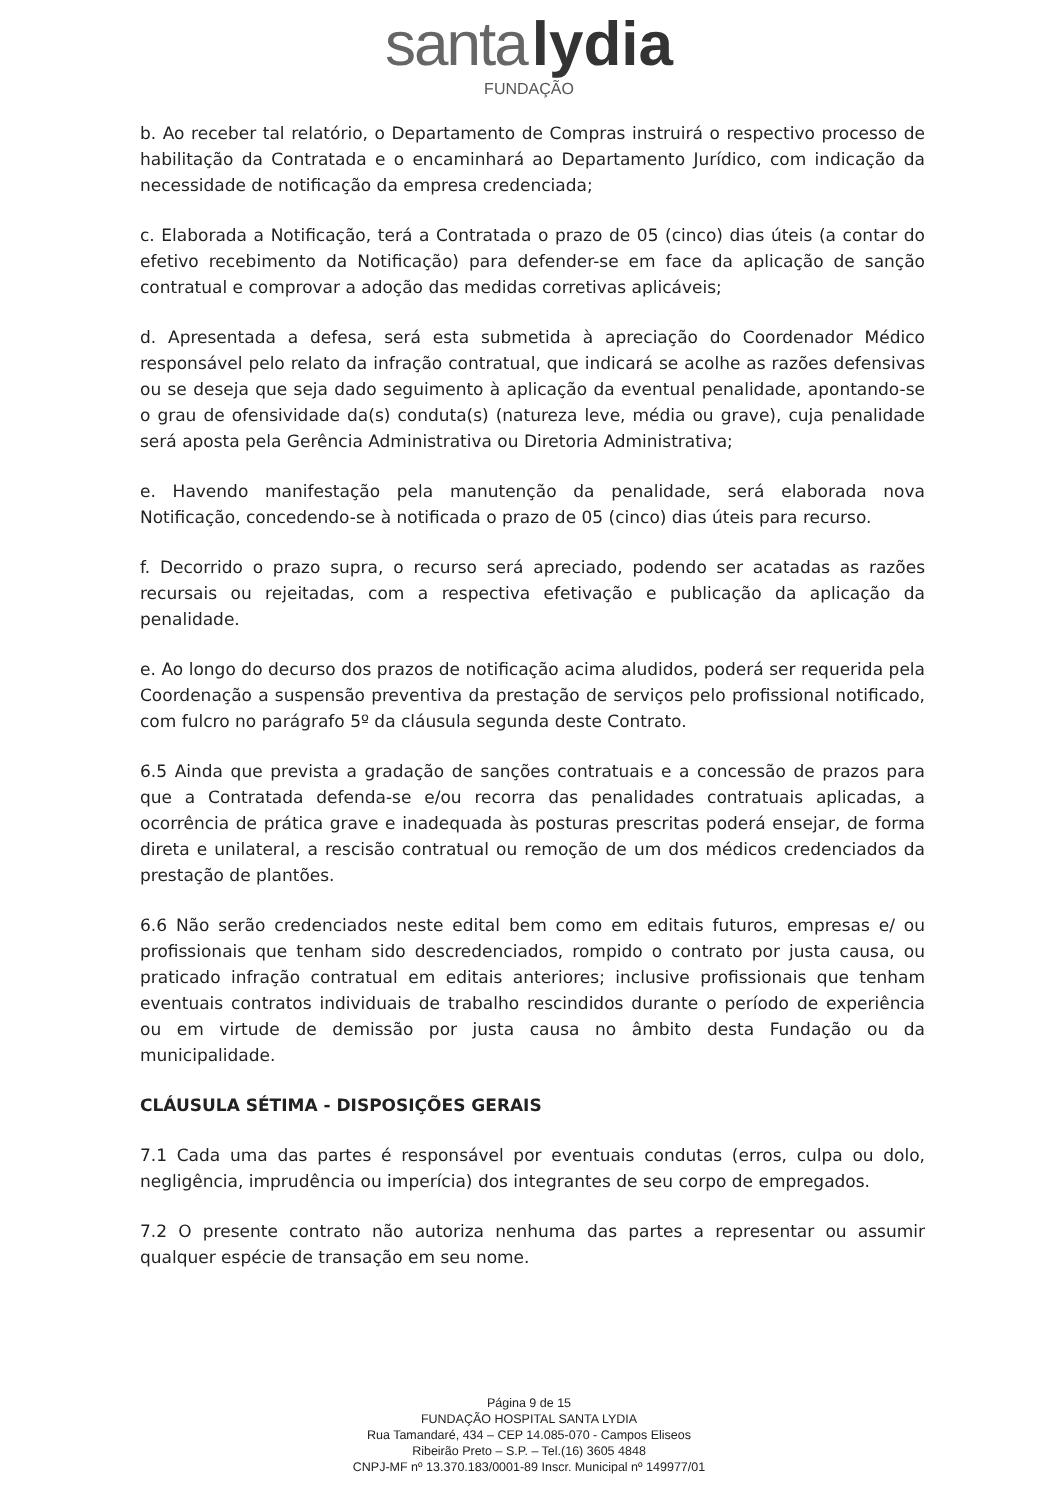santa lydia
FUNDAÇÃO
b. Ao receber tal relatório, o Departamento de Compras instruirá o respectivo processo de habilitação da Contratada e o encaminhará ao Departamento Jurídico, com indicação da necessidade de notificação da empresa credenciada;
c. Elaborada a Notificação, terá a Contratada o prazo de 05 (cinco) dias úteis (a contar do efetivo recebimento da Notificação) para defender-se em face da aplicação de sanção contratual e comprovar a adoção das medidas corretivas aplicáveis;
d. Apresentada a defesa, será esta submetida à apreciação do Coordenador Médico responsável pelo relato da infração contratual, que indicará se acolhe as razões defensivas ou se deseja que seja dado seguimento à aplicação da eventual penalidade, apontando-se o grau de ofensividade da(s) conduta(s) (natureza leve, média ou grave), cuja penalidade será aposta pela Gerência Administrativa ou Diretoria Administrativa;
e. Havendo manifestação pela manutenção da penalidade, será elaborada nova Notificação, concedendo-se à notificada o prazo de 05 (cinco) dias úteis para recurso.
f. Decorrido o prazo supra, o recurso será apreciado, podendo ser acatadas as razões recursais ou rejeitadas, com a respectiva efetivação e publicação da aplicação da penalidade.
e. Ao longo do decurso dos prazos de notificação acima aludidos, poderá ser requerida pela Coordenação a suspensão preventiva da prestação de serviços pelo profissional notificado, com fulcro no parágrafo 5º da cláusula segunda deste Contrato.
6.5 Ainda que prevista a gradação de sanções contratuais e a concessão de prazos para que a Contratada defenda-se e/ou recorra das penalidades contratuais aplicadas, a ocorrência de prática grave e inadequada às posturas prescritas poderá ensejar, de forma direta e unilateral, a rescisão contratual ou remoção de um dos médicos credenciados da prestação de plantões.
6.6 Não serão credenciados neste edital bem como em editais futuros, empresas e/ ou profissionais que tenham sido descredenciados, rompido o contrato por justa causa, ou praticado infração contratual em editais anteriores; inclusive profissionais que tenham eventuais contratos individuais de trabalho rescindidos durante o período de experiência ou em virtude de demissão por justa causa no âmbito desta Fundação ou da municipalidade.
CLÁUSULA SÉTIMA - DISPOSIÇÕES GERAIS
7.1 Cada uma das partes é responsável por eventuais condutas (erros, culpa ou dolo, negligência, imprudência ou imperícia) dos integrantes de seu corpo de empregados.
7.2 O presente contrato não autoriza nenhuma das partes a representar ou assumir qualquer espécie de transação em seu nome.
Página 9 de 15
FUNDAÇÃO HOSPITAL SANTA LYDIA
Rua Tamandaré, 434 – CEP 14.085-070 - Campos Eliseos
Ribeirão Preto – S.P. – Tel.(16) 3605 4848
CNPJ-MF nº 13.370.183/0001-89 Inscr. Municipal nº 149977/01